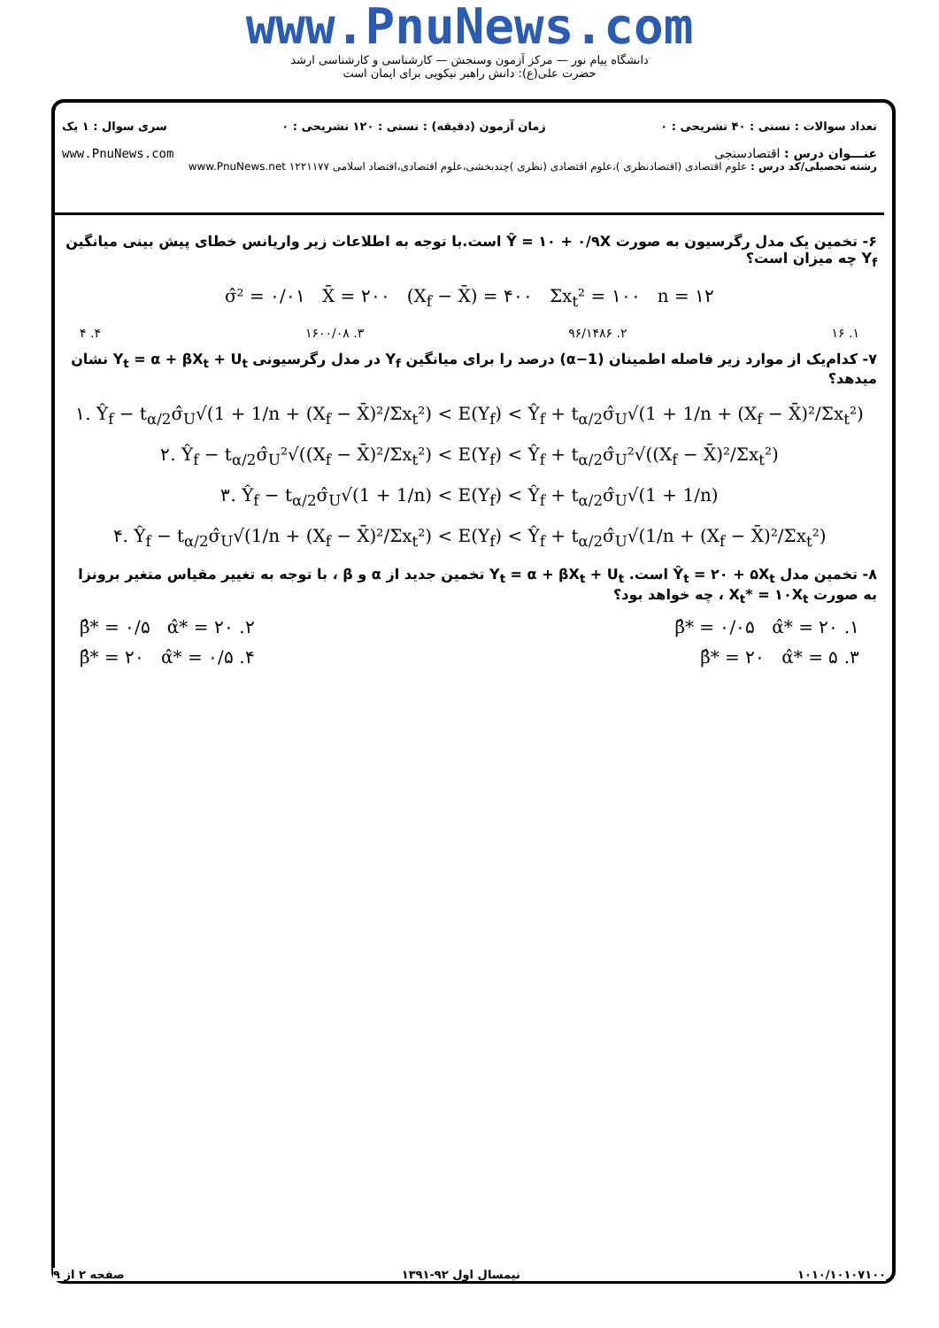www.PnuNews.com
دانشگاه پیام نور — مرکز آزمون وسنجش — کارشناسی و کارشناسی ارشد
حضرت علی(ع): دانش راهبر نیکویی برای ایمان است
تعداد سوالات : تستی : ۴۰ تشریحی : ۰ زمان آزمون (دقیقه) : تستی : ۱۲۰ تشریحی : ۰ سری سوال : ۱ یک
عنـــوان درس : اقتصادسنجی www.PnuNews.com
رشته تحصیلی/کد درس : علوم اقتصادی (اقتصادنظری )،علوم اقتصادی (نظری )چندبخشی،علوم اقتصادی،اقتصاد اسلامی ۱۲۲۱۱۷۷ www.PnuNews.net
۶- تخمین یک مدل رگرسیون به صورت Ŷ = ۱۰ + ۰/۹X است.با توجه به اطلاعات زیر واریانس خطای پیش بینی میانگین Y<sub>f</sub> چه میزان است؟
σ̂² = ۰/۰۱ X̄ = ۲۰۰ (X<sub>f</sub> − X̄) = ۴۰۰ Σx<sub>t</sub>² = ۱۰۰ n = ۱۲
۱. ۱۶ ۲. ۹۶/۱۴۸۶ ۳. ۱۶۰۰/۰۸ ۴. ۴
۷- کدام‌یک از موارد زیر فاصله اطمینان (1−α) درصد را برای میانگین Y<sub>f</sub> در مدل رگرسیونی Y<sub>t</sub> = α + βX<sub>t</sub> + U<sub>t</sub> نشان میدهد؟
۱. Ŷ<sub>f</sub> − t<sub>α/2</sub>σ̂<sub>U</sub>√(1 + 1/n + (X<sub>f</sub> − X̄)²/Σx<sub>t</sub>²) < E(Y<sub>f</sub>) < Ŷ<sub>f</sub> + t<sub>α/2</sub>σ̂<sub>U</sub>√(1 + 1/n + (X<sub>f</sub> − X̄)²/Σx<sub>t</sub>²)
۲. Ŷ<sub>f</sub> − t<sub>α/2</sub>σ̂<sub>U</sub>²√((X<sub>f</sub> − X̄)²/Σx<sub>t</sub>²) < E(Y<sub>f</sub>) < Ŷ<sub>f</sub> + t<sub>α/2</sub>σ̂<sub>U</sub>²√((X<sub>f</sub> − X̄)²/Σx<sub>t</sub>²)
۳. Ŷ<sub>f</sub> − t<sub>α/2</sub>σ̂<sub>U</sub>√(1 + 1/n) < E(Y<sub>f</sub>) < Ŷ<sub>f</sub> + t<sub>α/2</sub>σ̂<sub>U</sub>√(1 + 1/n)
۴. Ŷ<sub>f</sub> − t<sub>α/2</sub>σ̂<sub>U</sub>√(1/n + (X<sub>f</sub> − X̄)²/Σx<sub>t</sub>²) < E(Y<sub>f</sub>) < Ŷ<sub>f</sub> + t<sub>α/2</sub>σ̂<sub>U</sub>√(1/n + (X<sub>f</sub> − X̄)²/Σx<sub>t</sub>²)
۸- تخمین مدل Ŷ<sub>t</sub> = ۲۰ + ۵X<sub>t</sub> است. Y<sub>t</sub> = α + βX<sub>t</sub> + U<sub>t</sub> تخمین جدید از α و β ، با توجه به تغییر مقیاس متغیر برونزا به صورت X<sub>t</sub>* = ۱۰X<sub>t</sub> ، چه خواهد بود؟
۱. β̂* = ۰/۰۵ α̂* = ۲۰ ۲. β̂* = ۰/۵ α̂* = ۲۰
۳. β̂* = ۲۰ α̂* = ۵ ۴. β̂* = ۲۰ α̂* = ۰/۵
۱۰۱۰/۱۰۱۰۷۱۰۰ نیمسال اول ۹۲-۱۳۹۱ صفحه ۲ از ۹